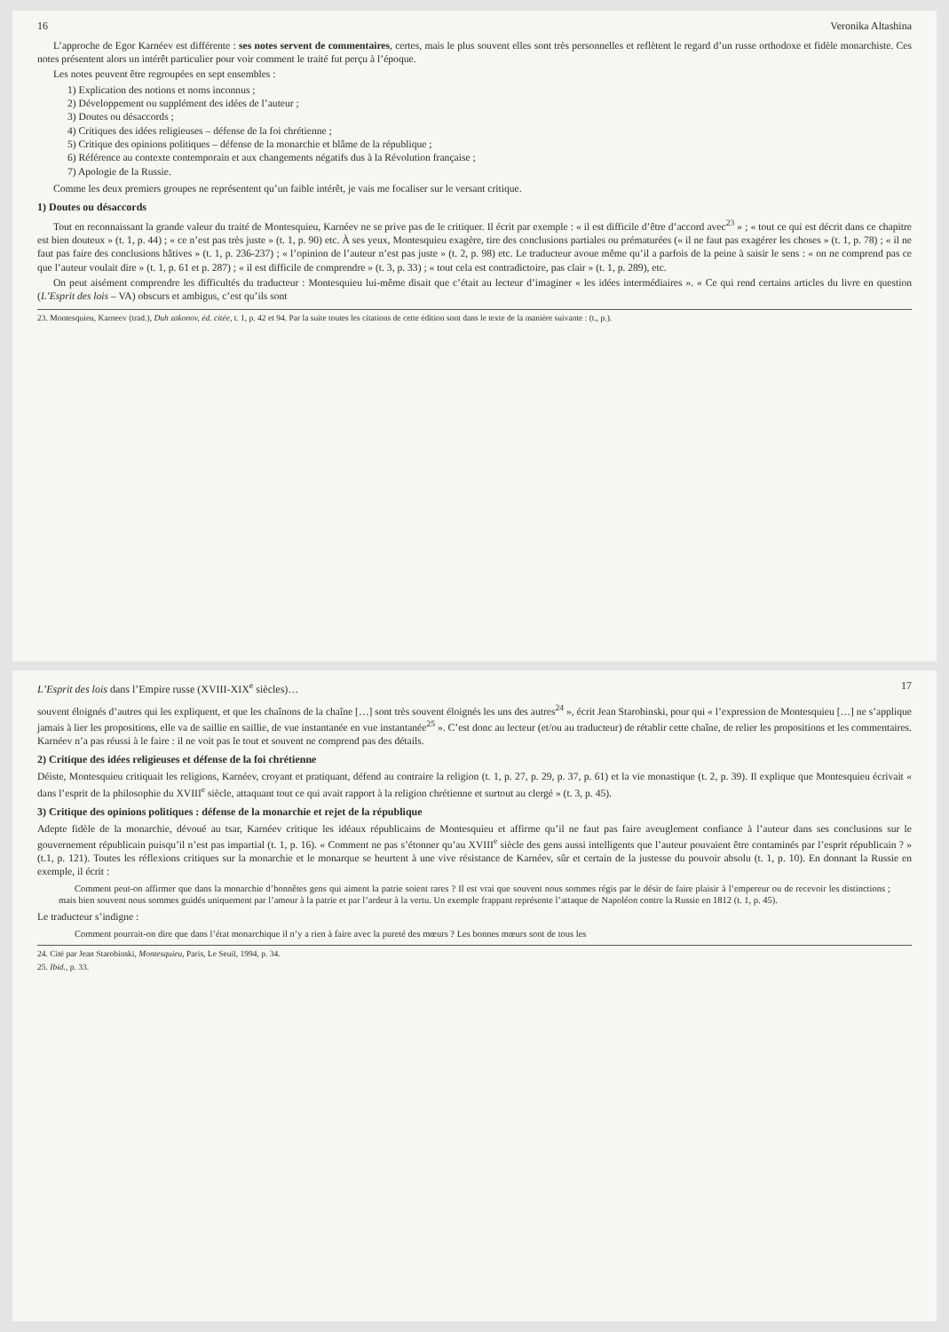16 Veronika Altashina
L’approche de Egor Karnéev est différente : ses notes servent de commentaires, certes, mais le plus souvent elles sont très personnelles et reflètent le regard d’un russe orthodoxe et fidèle monarchiste. Ces notes présentent alors un intérêt particulier pour voir comment le traité fut perçu à l’époque.
Les notes peuvent être regroupées en sept ensembles :
1) Explication des notions et noms inconnus ;
2) Développement ou supplément des idées de l’auteur ;
3) Doutes ou désaccords ;
4) Critiques des idées religieuses – défense de la foi chrétienne ;
5) Critique des opinions politiques – défense de la monarchie et blâme de la république ;
6) Référence au contexte contemporain et aux changements négatifs dus à la Révolution française ;
7) Apologie de la Russie.
Comme les deux premiers groupes ne représentent qu’un faible intérêt, je vais me focaliser sur le versant critique.
1) Doutes ou désaccords
Tout en reconnaissant la grande valeur du traité de Montesquieu, Karnéev ne se prive pas de le critiquer. Il écrit par exemple : « il est difficile d’être d’accord avec<sup>23</sup> » ; « tout ce qui est décrit dans ce chapitre est bien douteux » (t. 1, p. 44) ; « ce n’est pas très juste » (t. 1, p. 90) etc. À ses yeux, Montesquieu exagère, tire des conclusions partiales ou prématurées (« il ne faut pas exagérer les choses » (t. 1, p. 78) ; « il ne faut pas faire des conclusions hâtives » (t. 1, p. 236-237) ; « l’opinion de l’auteur n’est pas juste » (t. 2, p. 98) etc. Le traducteur avoue même qu’il a parfois de la peine à saisir le sens : « on ne comprend pas ce que l’auteur voulait dire » (t. 1, p. 61 et p. 287) ; « il est difficile de comprendre » (t. 3, p. 33) ; « tout cela est contradictoire, pas clair » (t. 1, p. 289), etc.
On peut aisément comprendre les difficultés du traducteur : Montesquieu lui-même disait que c’était au lecteur d’imaginer « les idées intermédiaires ». « Ce qui rend certains articles du livre en question (L’Esprit des lois – VA) obscurs et ambigus, c’est qu’ils sont
23. Montesquieu, Karneev (trad.), Duh zakonov, éd. citée, t. 1, p. 42 et 94. Par la suite toutes les citations de cette édition sont dans le texte de la manière suivante : (t., p.).
L’Esprit des lois dans l’Empire russe (XVIII-XIX<sup>e</sup> siècles)… 17
souvent éloignés d’autres qui les expliquent, et que les chaînons de la chaîne […] sont très souvent éloignés les uns des autres<sup>24</sup> », écrit Jean Starobinski, pour qui « l’expression de Montesquieu […] ne s’applique jamais à lier les propositions, elle va de saillie en saillie, de vue instantanée en vue instantanée<sup>25</sup> ». C’est donc au lecteur (et/ou au traducteur) de rétablir cette chaîne, de relier les propositions et les commentaires. Karnéev n’a pas réussi à le faire : il ne voit pas le tout et souvent ne comprend pas des détails.
2) Critique des idées religieuses et défense de la foi chrétienne
Déiste, Montesquieu critiquait les religions, Karnéev, croyant et pratiquant, défend au contraire la religion (t. 1, p. 27, p. 29, p. 37, p. 61) et la vie monastique (t. 2, p. 39). Il explique que Montesquieu écrivait « dans l’esprit de la philosophie du XVIII<sup>e</sup> siècle, attaquant tout ce qui avait rapport à la religion chrétienne et surtout au clergé » (t. 3, p. 45).
3) Critique des opinions politiques : défense de la monarchie et rejet de la république
Adepte fidèle de la monarchie, dévoué au tsar, Karnéev critique les idéaux républicains de Montesquieu et affirme qu’il ne faut pas faire aveuglement confiance à l’auteur dans ses conclusions sur le gouvernement républicain puisqu’il n’est pas impartial (t. 1, p. 16). « Comment ne pas s’étonner qu’au XVIII<sup>e</sup> siècle des gens aussi intelligents que l’auteur pouvaient être contaminés par l’esprit républicain ? » (t.1, p. 121). Toutes les réflexions critiques sur la monarchie et le monarque se heurtent à une vive résistance de Karnéev, sûr et certain de la justesse du pouvoir absolu (t. 1, p. 10). En donnant la Russie en exemple, il écrit :
Comment peut-on affirmer que dans la monarchie d’honnêtes gens qui aiment la patrie soient rares ? Il est vrai que souvent nous sommes régis par le désir de faire plaisir à l’empereur ou de recevoir les distinctions ; mais bien souvent nous sommes guidés uniquement par l’amour à la patrie et par l’ardeur à la vertu. Un exemple frappant représente l’attaque de Napoléon contre la Russie en 1812 (t. 1, p. 45).
Le traducteur s’indigne :
Comment pourrait-on dire que dans l’état monarchique il n’y a rien à faire avec la pureté des mœurs ? Les bonnes mœurs sont de tous les
24. Cité par Jean Starobinski, Montesquieu, Paris, Le Seuil, 1994, p. 34.
25. Ibid., p. 33.